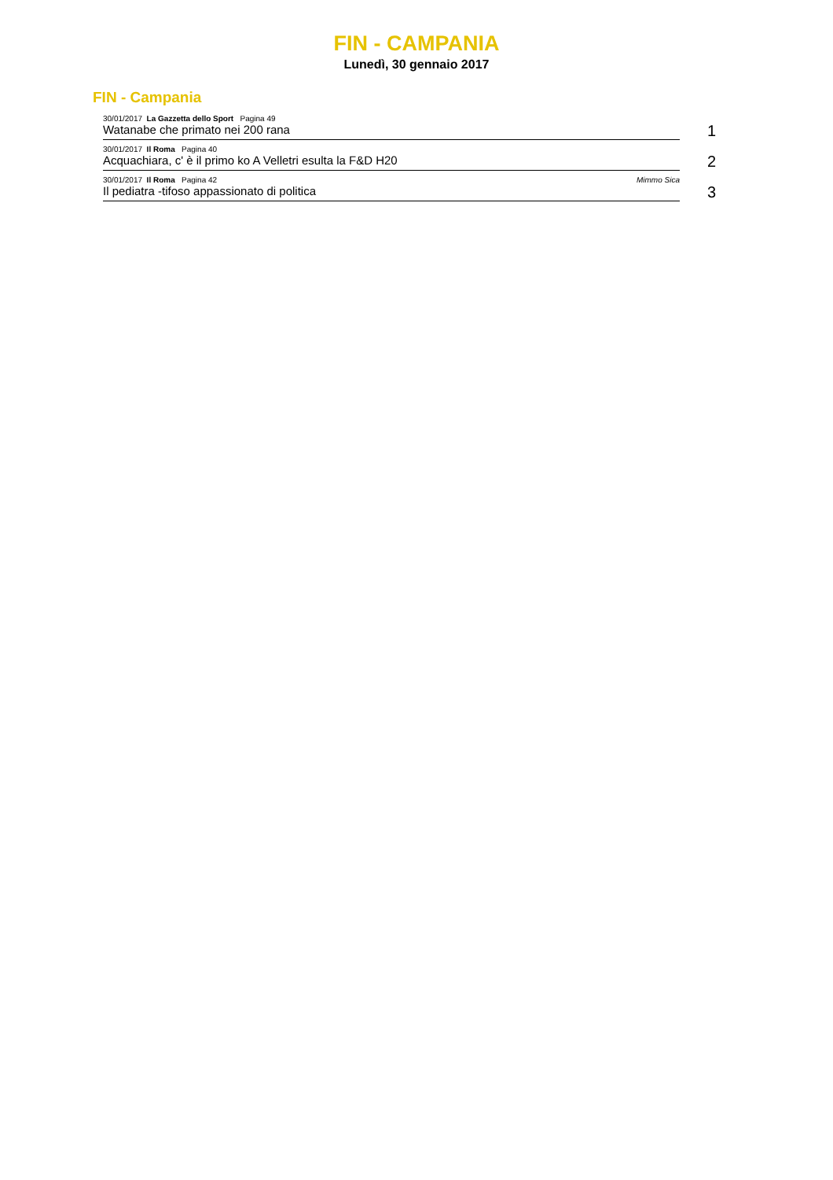FIN - CAMPANIA
Lunedì, 30 gennaio 2017
FIN - Campania
30/01/2017 La Gazzetta dello Sport Pagina 49
Watanabe che primato nei 200 rana
1
30/01/2017 Il Roma Pagina 40
Acquachiara, c' è il primo ko A Velletri esulta la F&D H20
2
30/01/2017 Il Roma Pagina 42 Mimmo Sica
Il pediatra -tifoso appassionato di politica
3